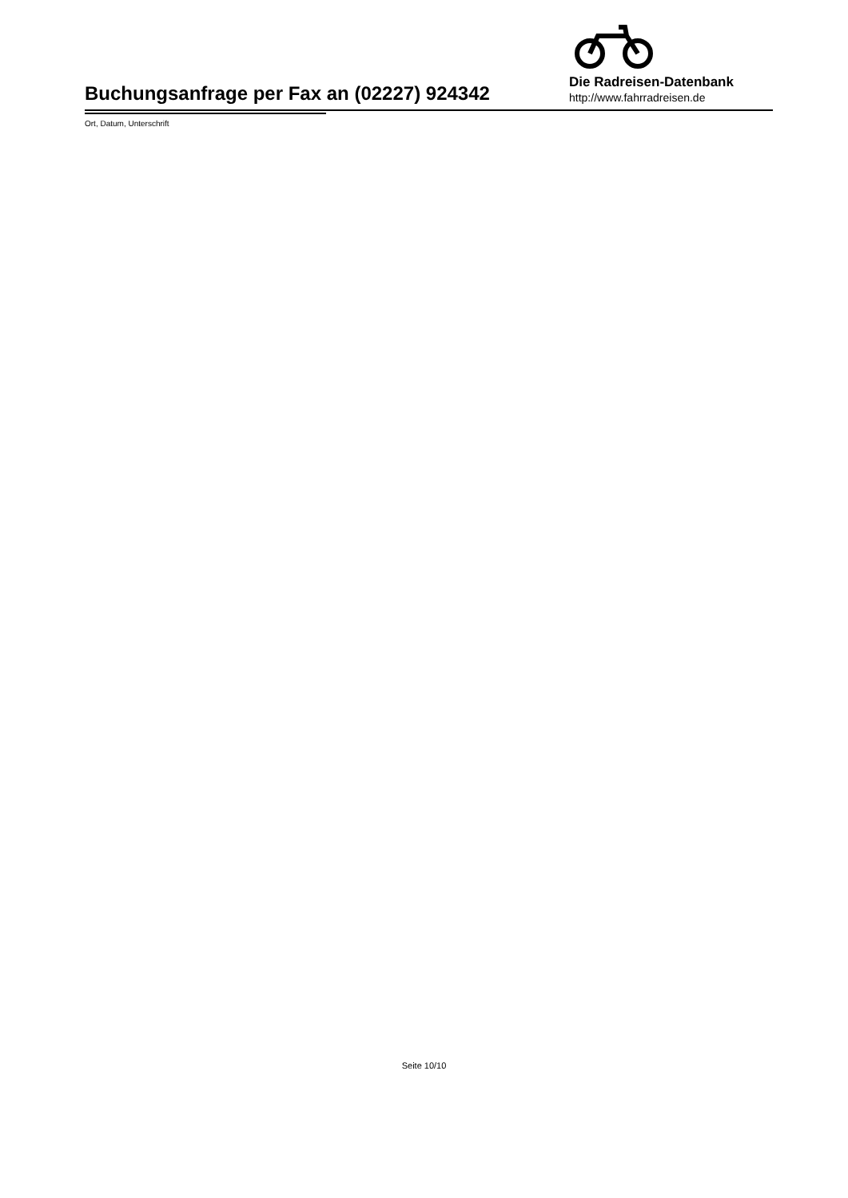Buchungsanfrage per Fax an (02227) 924342
Die Radreisen-Datenbank
http://www.fahrradreisen.de
Ort, Datum, Unterschrift
Seite 10/10